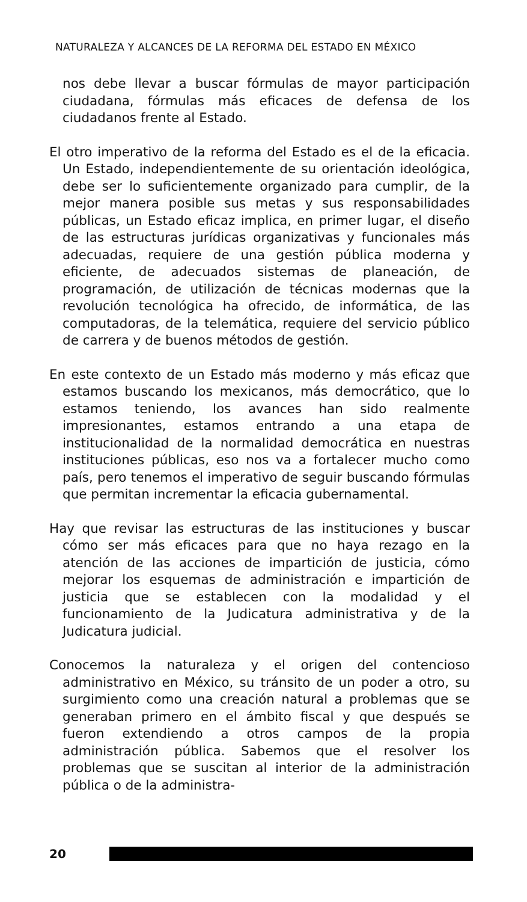NATURALEZA Y ALCANCES DE LA REFORMA DEL ESTADO EN MÉXICO
nos debe llevar a buscar fórmulas de mayor participación ciudadana, fórmulas más eficaces de defensa de los ciudadanos frente al Estado.
El otro imperativo de la reforma del Estado es el de la eficacia. Un Estado, independientemente de su orientación ideológica, debe ser lo suficientemente organizado para cumplir, de la mejor manera posible sus metas y sus responsabilidades públicas, un Estado eficaz implica, en primer lugar, el diseño de las estructuras jurídicas organizativas y funcionales más adecuadas, requiere de una gestión pública moderna y eficiente, de adecuados sistemas de planeación, de programación, de utilización de técnicas modernas que la revolución tecnológica ha ofrecido, de informática, de las computadoras, de la telemática, requiere del servicio público de carrera y de buenos métodos de gestión.
En este contexto de un Estado más moderno y más eficaz que estamos buscando los mexicanos, más democrático, que lo estamos teniendo, los avances han sido realmente impresionantes, estamos entrando a una etapa de institucionalidad de la normalidad democrática en nuestras instituciones públicas, eso nos va a fortalecer mucho como país, pero tenemos el imperativo de seguir buscando fórmulas que permitan incrementar la eficacia gubernamental.
Hay que revisar las estructuras de las instituciones y buscar cómo ser más eficaces para que no haya rezago en la atención de las acciones de impartición de justicia, cómo mejorar los esquemas de administración e impartición de justicia que se establecen con la modalidad y el funcionamiento de la Judicatura administrativa y de la Judicatura judicial.
Conocemos la naturaleza y el origen del contencioso administrativo en México, su tránsito de un poder a otro, su surgimiento como una creación natural a problemas que se generaban primero en el ámbito fiscal y que después se fueron extendiendo a otros campos de la propia administración pública. Sabemos que el resolver los problemas que se suscitan al interior de la administración pública o de la administra-
20